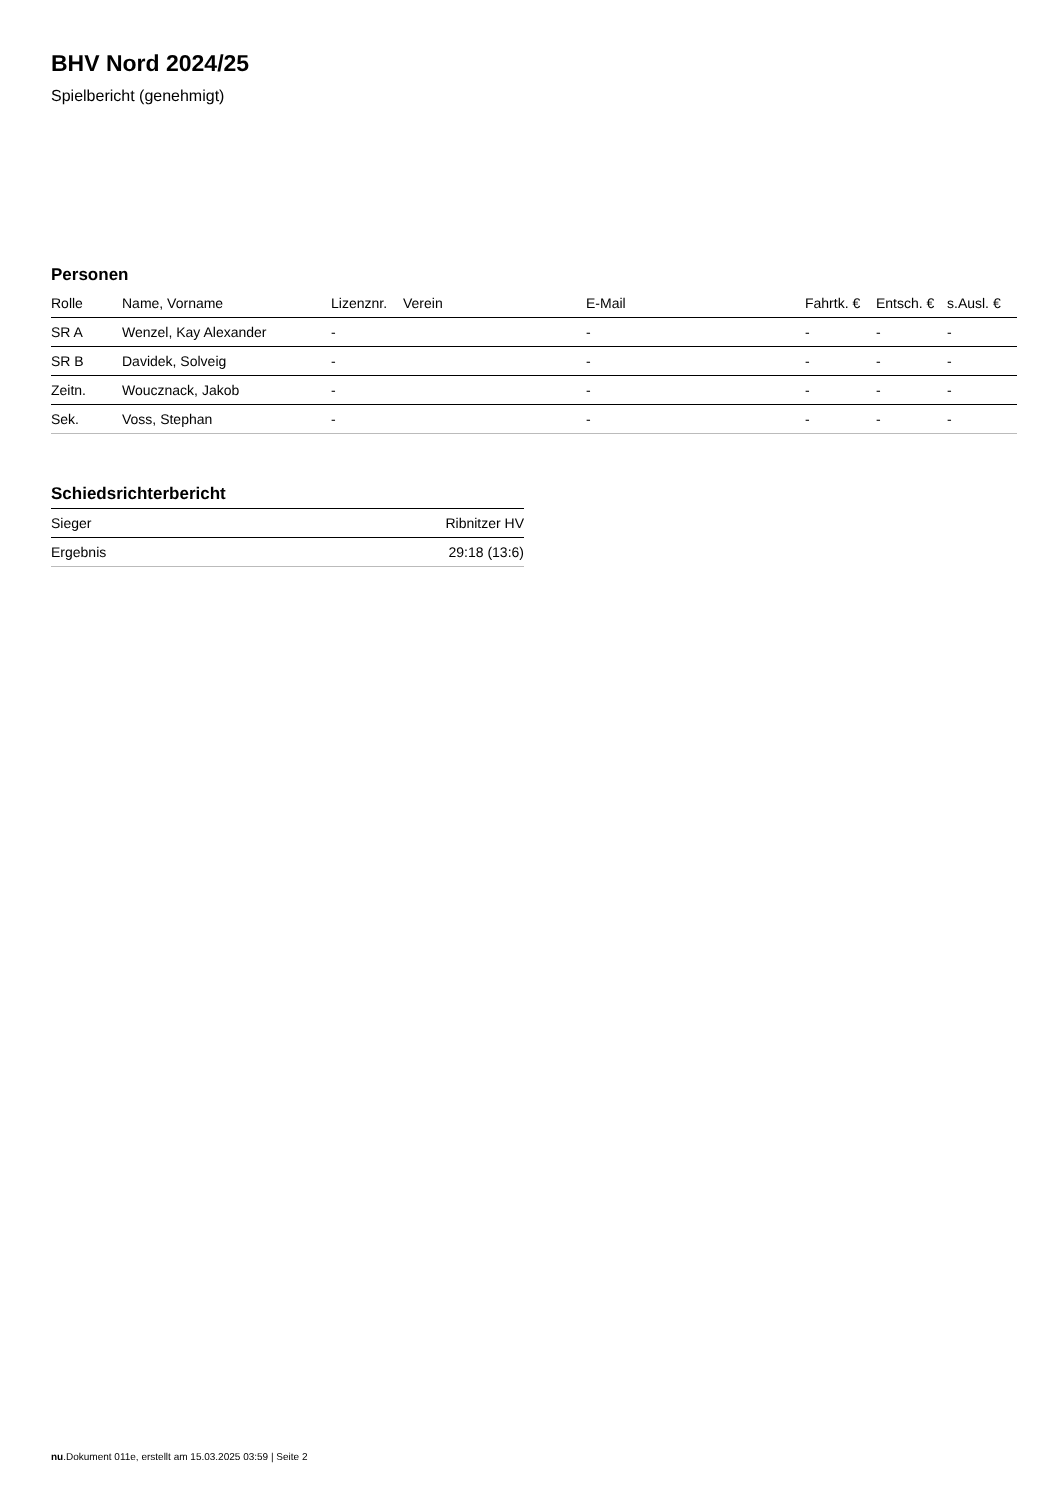BHV Nord 2024/25
Spielbericht (genehmigt)
Personen
| Rolle | Name, Vorname | Lizenznr. | Verein | E-Mail | Fahrtk. € | Entsch. € | s.Ausl. € |
| --- | --- | --- | --- | --- | --- | --- | --- |
| SR A | Wenzel, Kay Alexander | - | | - | - | - | - |
| SR B | Davidek, Solveig | - | | - | - | - | - |
| Zeitn. | Woucznack, Jakob | - | | - | - | - | - |
| Sek. | Voss, Stephan | - | | - | - | - | - |
Schiedsrichterbericht
| Sieger | Ribnitzer HV |
| Ergebnis | 29:18 (13:6) |
nu.Dokument 011e, erstellt am 15.03.2025 03:59 | Seite 2